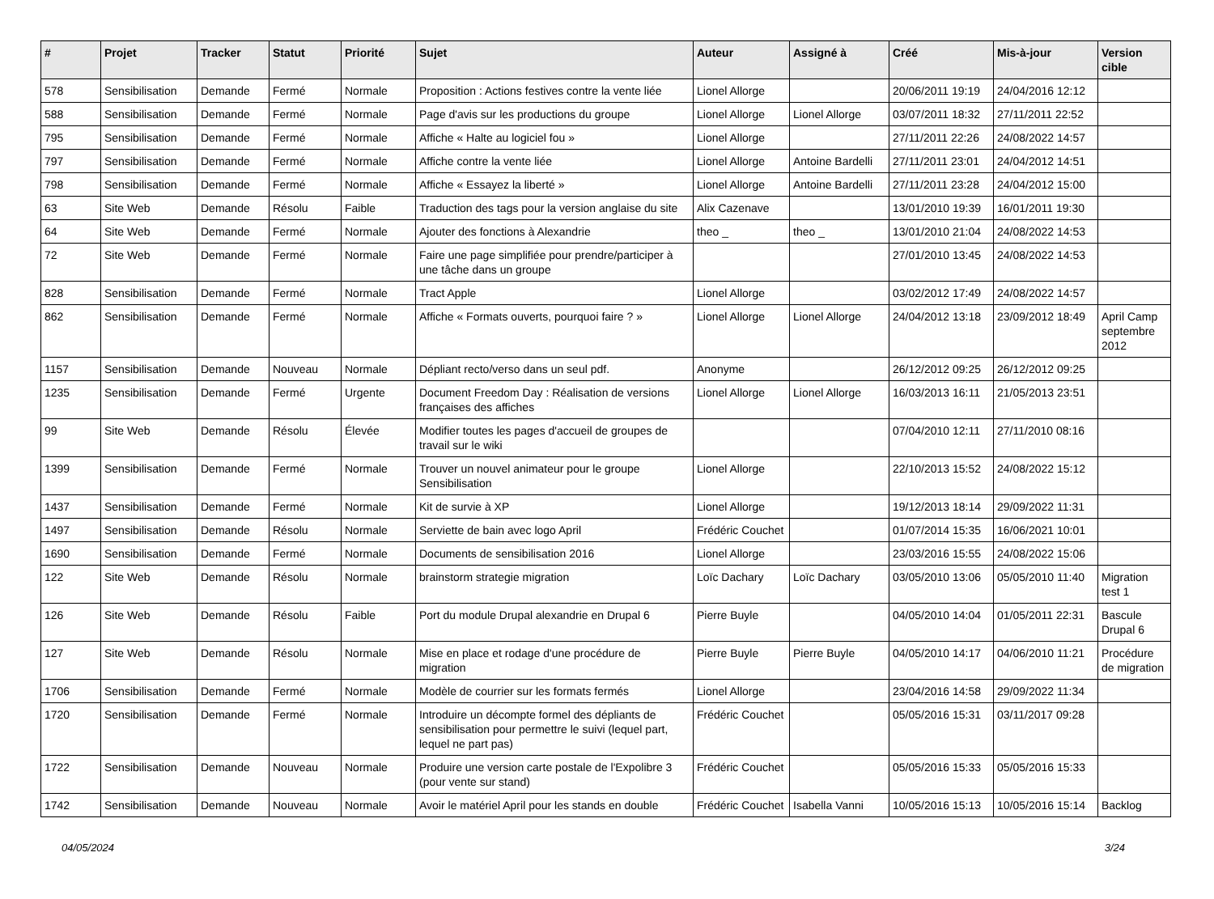| # | Projet | Tracker | Statut | Priorité | Sujet | Auteur | Assigné à | Créé | Mis-à-jour | Version cible |
| --- | --- | --- | --- | --- | --- | --- | --- | --- | --- | --- |
| 578 | Sensibilisation | Demande | Fermé | Normale | Proposition : Actions festives contre la vente liée | Lionel Allorge | | 20/06/2011 19:19 | 24/04/2016 12:12 | |
| 588 | Sensibilisation | Demande | Fermé | Normale | Page d'avis sur les productions du groupe | Lionel Allorge | Lionel Allorge | 03/07/2011 18:32 | 27/11/2011 22:52 | |
| 795 | Sensibilisation | Demande | Fermé | Normale | Affiche « Halte au logiciel fou » | Lionel Allorge | | 27/11/2011 22:26 | 24/08/2022 14:57 | |
| 797 | Sensibilisation | Demande | Fermé | Normale | Affiche contre la vente liée | Lionel Allorge | Antoine Bardelli | 27/11/2011 23:01 | 24/04/2012 14:51 | |
| 798 | Sensibilisation | Demande | Fermé | Normale | Affiche « Essayez la liberté » | Lionel Allorge | Antoine Bardelli | 27/11/2011 23:28 | 24/04/2012 15:00 | |
| 63 | Site Web | Demande | Résolu | Faible | Traduction des tags pour la version anglaise du site | Alix Cazenave | | 13/01/2010 19:39 | 16/01/2011 19:30 | |
| 64 | Site Web | Demande | Fermé | Normale | Ajouter des fonctions à Alexandrie | theo _ | theo _ | 13/01/2010 21:04 | 24/08/2022 14:53 | |
| 72 | Site Web | Demande | Fermé | Normale | Faire une page simplifiée pour prendre/participer à une tâche dans un groupe | | | 27/01/2010 13:45 | 24/08/2022 14:53 | |
| 828 | Sensibilisation | Demande | Fermé | Normale | Tract Apple | Lionel Allorge | | 03/02/2012 17:49 | 24/08/2022 14:57 | |
| 862 | Sensibilisation | Demande | Fermé | Normale | Affiche « Formats ouverts, pourquoi faire ? » | Lionel Allorge | Lionel Allorge | 24/04/2012 13:18 | 23/09/2012 18:49 | April Camp septembre 2012 |
| 1157 | Sensibilisation | Demande | Nouveau | Normale | Dépliant recto/verso dans un seul pdf. | Anonyme | | 26/12/2012 09:25 | 26/12/2012 09:25 | |
| 1235 | Sensibilisation | Demande | Fermé | Urgente | Document Freedom Day : Réalisation de versions françaises des affiches | Lionel Allorge | Lionel Allorge | 16/03/2013 16:11 | 21/05/2013 23:51 | |
| 99 | Site Web | Demande | Résolu | Élevée | Modifier toutes les pages d'accueil de groupes de travail sur le wiki | | | 07/04/2010 12:11 | 27/11/2010 08:16 | |
| 1399 | Sensibilisation | Demande | Fermé | Normale | Trouver un nouvel animateur pour le groupe Sensibilisation | Lionel Allorge | | 22/10/2013 15:52 | 24/08/2022 15:12 | |
| 1437 | Sensibilisation | Demande | Fermé | Normale | Kit de survie à XP | Lionel Allorge | | 19/12/2013 18:14 | 29/09/2022 11:31 | |
| 1497 | Sensibilisation | Demande | Résolu | Normale | Serviette de bain avec logo April | Frédéric Couchet | | 01/07/2014 15:35 | 16/06/2021 10:01 | |
| 1690 | Sensibilisation | Demande | Fermé | Normale | Documents de sensibilisation 2016 | Lionel Allorge | | 23/03/2016 15:55 | 24/08/2022 15:06 | |
| 122 | Site Web | Demande | Résolu | Normale | brainstorm strategie migration | Loïc Dachary | Loïc Dachary | 03/05/2010 13:06 | 05/05/2010 11:40 | Migration test 1 |
| 126 | Site Web | Demande | Résolu | Faible | Port du module Drupal alexandrie en Drupal 6 | Pierre Buyle | | 04/05/2010 14:04 | 01/05/2011 22:31 | Bascule Drupal 6 |
| 127 | Site Web | Demande | Résolu | Normale | Mise en place et rodage d'une procédure de migration | Pierre Buyle | Pierre Buyle | 04/05/2010 14:17 | 04/06/2010 11:21 | Procédure de migration |
| 1706 | Sensibilisation | Demande | Fermé | Normale | Modèle de courrier sur les formats fermés | Lionel Allorge | | 23/04/2016 14:58 | 29/09/2022 11:34 | |
| 1720 | Sensibilisation | Demande | Fermé | Normale | Introduire un décompte formel des dépliants de sensibilisation pour permettre le suivi (lequel part, lequel ne part pas) | Frédéric Couchet | | 05/05/2016 15:31 | 03/11/2017 09:28 | |
| 1722 | Sensibilisation | Demande | Nouveau | Normale | Produire une version carte postale de l'Expolibre 3 (pour vente sur stand) | Frédéric Couchet | | 05/05/2016 15:33 | 05/05/2016 15:33 | |
| 1742 | Sensibilisation | Demande | Nouveau | Normale | Avoir le matériel April pour les stands en double | Frédéric Couchet | Isabella Vanni | 10/05/2016 15:13 | 10/05/2016 15:14 | Backlog |
04/05/2024 3/24